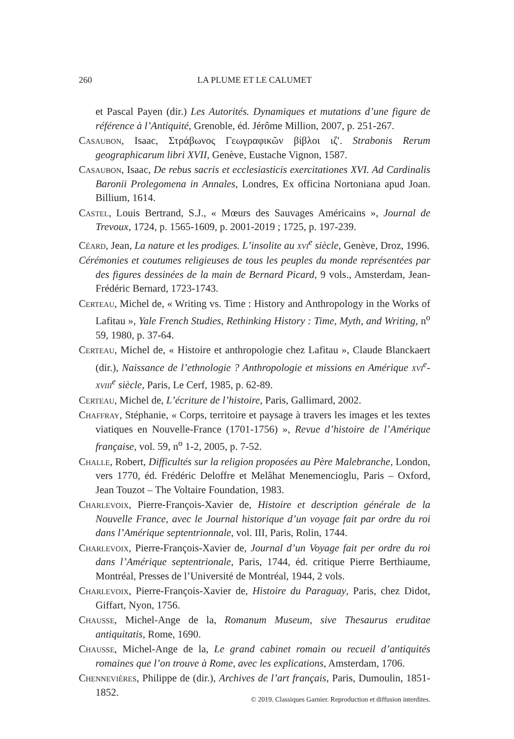260 LA PLUME ET LE CALUMET
et Pascal Payen (dir.) Les Autorités. Dynamiques et mutations d’une figure de référence à l’Antiquité, Grenoble, éd. Jérôme Million, 2007, p. 251-267.
Casaubon, Isaac, Στράβωνος Γεωγραφικῶν βίβλοι ιζ′. Strabonis Rerum geographicarum libri XVII, Genève, Eustache Vignon, 1587.
Casaubon, Isaac, De rebus sacris et ecclesiasticis exercitationes XVI. Ad Cardinalis Baronii Prolegomena in Annales, Londres, Ex officina Nortoniana apud Joan. Billium, 1614.
Castel, Louis Bertrand, S.J., « Mœurs des Sauvages Américains », Journal de Trevoux, 1724, p. 1565-1609, p. 2001-2019 ; 1725, p. 197-239.
Céard, Jean, La nature et les prodiges. L’insolite au xvi<sup>e</sup> siècle, Genève, Droz, 1996.
Cérémonies et coutumes religieuses de tous les peuples du monde représentées par des figures dessinées de la main de Bernard Picard, 9 vols., Amsterdam, Jean-Frédéric Bernard, 1723-1743.
Certeau, Michel de, « Writing vs. Time : History and Anthropology in the Works of Lafitau », Yale French Studies, Rethinking History : Time, Myth, and Writing, n<sup>o</sup> 59, 1980, p. 37-64.
Certeau, Michel de, « Histoire et anthropologie chez Lafitau », Claude Blanckaert (dir.), Naissance de l’ethnologie ? Anthropologie et missions en Amérique xvi<sup>e</sup>-xviii<sup>e</sup> siècle, Paris, Le Cerf, 1985, p. 62-89.
Certeau, Michel de, L’écriture de l’histoire, Paris, Gallimard, 2002.
Chaffray, Stéphanie, « Corps, territoire et paysage à travers les images et les textes viatiques en Nouvelle-France (1701-1756) », Revue d’histoire de l’Amérique française, vol. 59, n<sup>o</sup> 1-2, 2005, p. 7-52.
Challe, Robert, Difficultés sur la religion proposées au Père Malebranche, London, vers 1770, éd. Frédéric Deloffre et Melâhat Menemencioglu, Paris – Oxford, Jean Touzot – The Voltaire Foundation, 1983.
Charlevoix, Pierre-François-Xavier de, Histoire et description générale de la Nouvelle France, avec le Journal historique d’un voyage fait par ordre du roi dans l’Amérique septentrionnale, vol. III, Paris, Rolin, 1744.
Charlevoix, Pierre-François-Xavier de, Journal d’un Voyage fait per ordre du roi dans l’Amérique septentrionale, Paris, 1744, éd. critique Pierre Berthiaume, Montréal, Presses de l’Université de Montréal, 1944, 2 vols.
Charlevoix, Pierre-François-Xavier de, Histoire du Paraguay, Paris, chez Didot, Giffart, Nyon, 1756.
Chausse, Michel-Ange de la, Romanum Museum, sive Thesaurus eruditae antiquitatis, Rome, 1690.
Chausse, Michel-Ange de la, Le grand cabinet romain ou recueil d’antiquités romaines que l’on trouve à Rome, avec les explications, Amsterdam, 1706.
Chennevières, Philippe de (dir.), Archives de l’art français, Paris, Dumoulin, 1851-1852.
© 2019. Classiques Garnier. Reproduction et diffusion interdites.